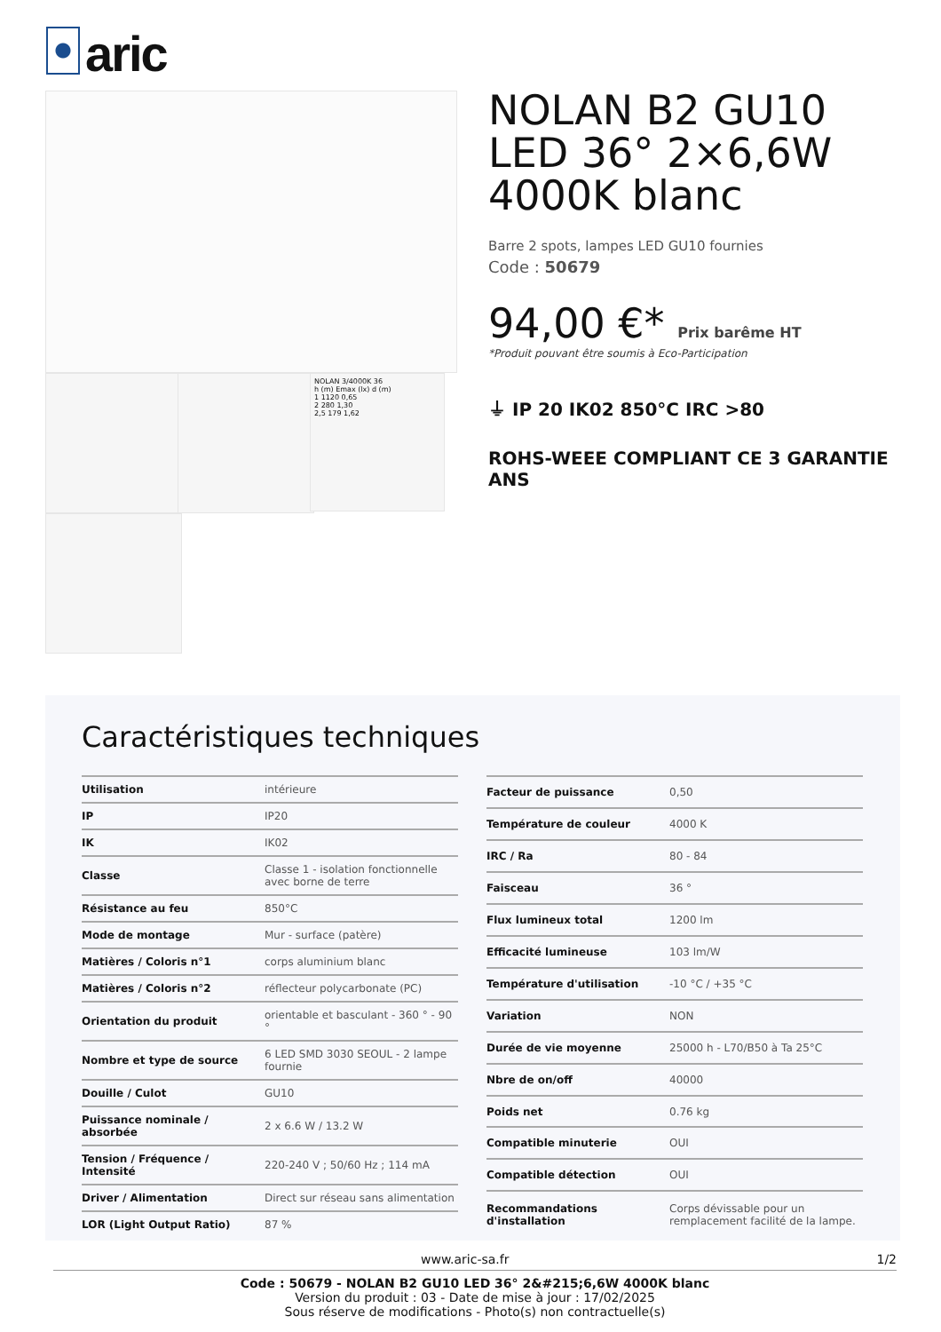aric
NOLAN 3/4000K 36
h (m) Emax (lx) d (m)
1 1120 0,65
2 280 1,30
2,5 179 1,62
NOLAN B2 GU10 LED 36° 2×6,6W 4000K blanc
Barre 2 spots, lampes LED GU10 fournies
Code : 50679
94,00 €* Prix barême HT
*Produit pouvant être soumis à Eco-Participation
⏚ IP 20 IK02 850°C IRC >80
ROHS-WEEE COMPLIANT CE 3 GARANTIE ANS
Caractéristiques techniques
| Utilisation | intérieure |
| IP | IP20 |
| IK | IK02 |
| Classe | Classe 1 - isolation fonctionnelle avec borne de terre |
| Résistance au feu | 850°C |
| Mode de montage | Mur - surface (patère) |
| Matières / Coloris n°1 | corps aluminium blanc |
| Matières / Coloris n°2 | réflecteur polycarbonate (PC) |
| Orientation du produit | orientable et basculant - 360 ° - 90 ° |
| Nombre et type de source | 6 LED SMD 3030 SEOUL - 2 lampe fournie |
| Douille / Culot | GU10 |
| Puissance nominale / absorbée | 2 x 6.6 W / 13.2 W |
| Tension / Fréquence / Intensité | 220-240 V ; 50/60 Hz ; 114 mA |
| Driver / Alimentation | Direct sur réseau sans alimentation |
| LOR (Light Output Ratio) | 87 % |
| Facteur de puissance | 0,50 |
| Température de couleur | 4000 K |
| IRC / Ra | 80 - 84 |
| Faisceau | 36 ° |
| Flux lumineux total | 1200 lm |
| Efficacité lumineuse | 103 lm/W |
| Température d'utilisation | -10 °C / +35 °C |
| Variation | NON |
| Durée de vie moyenne | 25000 h - L70/B50 à Ta 25°C |
| Nbre de on/off | 40000 |
| Poids net | 0.76 kg |
| Compatible minuterie | OUI |
| Compatible détection | OUI |
| Recommandations d'installation | Corps dévissable pour un remplacement facilité de la lampe. |
www.aric-sa.fr 1/2
Code : 50679 - NOLAN B2 GU10 LED 36° 2&#215;6,6W 4000K blanc
Version du produit : 03 - Date de mise à jour : 17/02/2025
Sous réserve de modifications - Photo(s) non contractuelle(s)